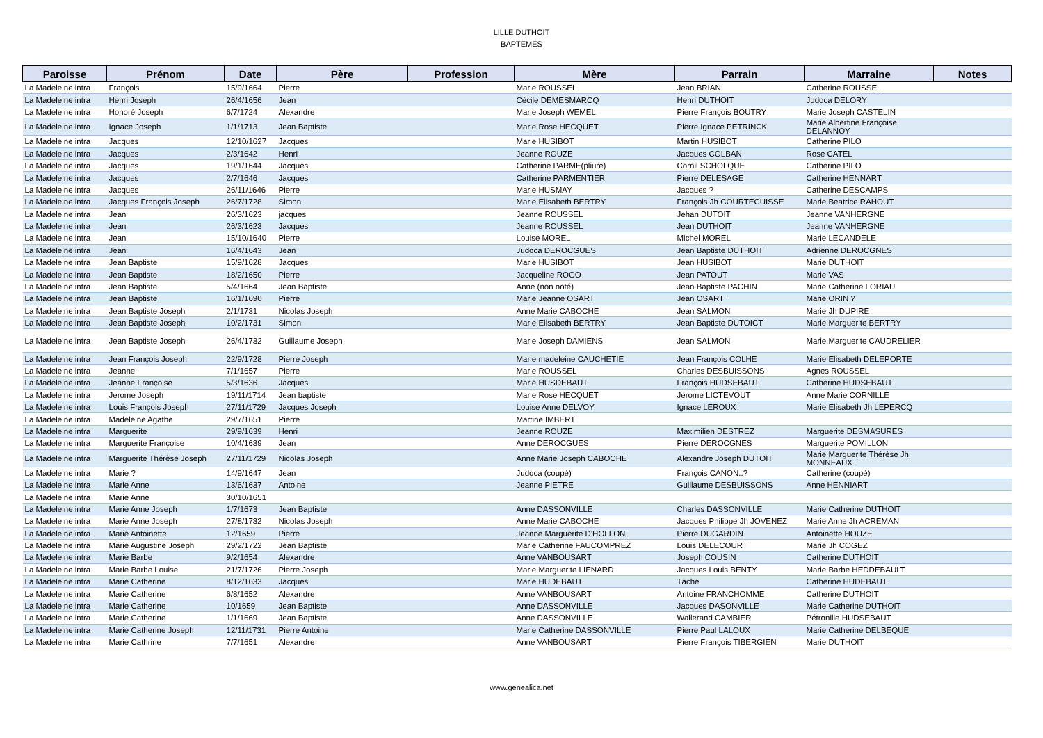LILLE DUTHOIT
BAPTEMES
| Paroisse | Prénom | Date | Père | Profession | Mère | Parrain | Marraine | Notes |
| --- | --- | --- | --- | --- | --- | --- | --- | --- |
| La Madeleine intra | François | 15/9/1664 | Pierre | | Marie ROUSSEL | Jean BRIAN | Catherine ROUSSEL | |
| La Madeleine intra | Henri Joseph | 26/4/1656 | Jean | | Cécile DEMESMARCQ | Henri DUTHOIT | Judoca DELORY | |
| La Madeleine intra | Honoré Joseph | 6/7/1724 | Alexandre | | Marie Joseph WEMEL | Pierre François BOUTRY | Marie Joseph CASTELIN | |
| La Madeleine intra | Ignace Joseph | 1/1/1713 | Jean Baptiste | | Marie Rose HECQUET | Pierre Ignace PETRINCK | Marie Albertine Françoise DELANNOY | |
| La Madeleine intra | Jacques | 12/10/1627 | Jacques | | Marie HUSIBOT | Martin HUSIBOT | Catherine PILO | |
| La Madeleine intra | Jacques | 2/3/1642 | Henri | | Jeanne ROUZE | Jacques COLBAN | Rose CATEL | |
| La Madeleine intra | Jacques | 19/1/1644 | Jacques | | Catherine PARME(pliure) | Cornil SCHOLQUE | Catherine PILO | |
| La Madeleine intra | Jacques | 2/7/1646 | Jacques | | Catherine PARMENTIER | Pierre DELESAGE | Catherine HENNART | |
| La Madeleine intra | Jacques | 26/11/1646 | Pierre | | Marie HUSMAY | Jacques ? | Catherine DESCAMPS | |
| La Madeleine intra | Jacques François Joseph | 26/7/1728 | Simon | | Marie Elisabeth BERTRY | François Jh COURTECUISSE | Marie Beatrice RAHOUT | |
| La Madeleine intra | Jean | 26/3/1623 | jacques | | Jeanne ROUSSEL | Jehan DUTOIT | Jeanne VANHERGNE | |
| La Madeleine intra | Jean | 26/3/1623 | Jacques | | Jeanne ROUSSEL | Jean DUTHOIT | Jeanne VANHERGNE | |
| La Madeleine intra | Jean | 15/10/1640 | Pierre | | Louise MOREL | Michel MOREL | Marie LECANDELE | |
| La Madeleine intra | Jean | 16/4/1643 | Jean | | Judoca DEROCGUES | Jean Baptiste DUTHOIT | Adrienne DEROCGNES | |
| La Madeleine intra | Jean Baptiste | 15/9/1628 | Jacques | | Marie HUSIBOT | Jean HUSIBOT | Marie DUTHOIT | |
| La Madeleine intra | Jean Baptiste | 18/2/1650 | Pierre | | Jacqueline ROGO | Jean PATOUT | Marie VAS | |
| La Madeleine intra | Jean Baptiste | 5/4/1664 | Jean Baptiste | | Anne (non noté) | Jean Baptiste PACHIN | Marie Catherine LORIAU | |
| La Madeleine intra | Jean Baptiste | 16/1/1690 | Pierre | | Marie Jeanne OSART | Jean OSART | Marie ORIN ? | |
| La Madeleine intra | Jean Baptiste Joseph | 2/1/1731 | Nicolas Joseph | | Anne Marie CABOCHE | Jean SALMON | Marie Jh DUPIRE | |
| La Madeleine intra | Jean Baptiste Joseph | 10/2/1731 | Simon | | Marie Elisabeth BERTRY | Jean Baptiste DUTOICT | Marie Marguerite BERTRY | |
| La Madeleine intra | Jean Baptiste Joseph | 26/4/1732 | Guillaume Joseph | | Marie Joseph DAMIENS | Jean SALMON | Marie Marguerite CAUDRELIER | |
| La Madeleine intra | Jean François Joseph | 22/9/1728 | Pierre Joseph | | Marie madeleine CAUCHETIE | Jean François COLHE | Marie Elisabeth DELEPORTE | |
| La Madeleine intra | Jeanne | 7/1/1657 | Pierre | | Marie ROUSSEL | Charles DESBUISSONS | Agnes ROUSSEL | |
| La Madeleine intra | Jeanne Françoise | 5/3/1636 | Jacques | | Marie HUSDEBAUT | François HUDSEBAUT | Catherine HUDSEBAUT | |
| La Madeleine intra | Jerome Joseph | 19/11/1714 | Jean baptiste | | Marie Rose HECQUET | Jerome LICTEVOUT | Anne Marie CORNILLE | |
| La Madeleine intra | Louis François Joseph | 27/11/1729 | Jacques Joseph | | Louise Anne DELVOY | Ignace LEROUX | Marie Elisabeth Jh LEPERCQ | |
| La Madeleine intra | Madeleine Agathe | 29/7/1651 | Pierre | | Martine IMBERT | | | |
| La Madeleine intra | Marguerite | 29/9/1639 | Henri | | Jeanne ROUZE | Maximilien DESTREZ | Marguerite DESMASURES | |
| La Madeleine intra | Marguerite Françoise | 10/4/1639 | Jean | | Anne DEROCGUES | Pierre DEROCGNES | Marguerite POMILLON | |
| La Madeleine intra | Marguerite Thérèse Joseph | 27/11/1729 | Nicolas Joseph | | Anne Marie Joseph CABOCHE | Alexandre Joseph DUTOIT | Marie Marguerite Thérèse Jh MONNEAUX | |
| La Madeleine intra | Marie ? | 14/9/1647 | Jean | | Judoca (coupé) | François CANON..? | Catherine (coupé) | |
| La Madeleine intra | Marie Anne | 13/6/1637 | Antoine | | Jeanne PIETRE | Guillaume DESBUISSONS | Anne HENNIART | |
| La Madeleine intra | Marie Anne | 30/10/1651 | | | | | | |
| La Madeleine intra | Marie Anne Joseph | 1/7/1673 | Jean Baptiste | | Anne DASSONVILLE | Charles DASSONVILLE | Marie Catherine DUTHOIT | |
| La Madeleine intra | Marie Anne Joseph | 27/8/1732 | Nicolas Joseph | | Anne Marie CABOCHE | Jacques Philippe Jh JOVENEZ | Marie Anne Jh ACREMAN | |
| La Madeleine intra | Marie Antoinette | 12/1659 | Pierre | | Jeanne Marguerite D'HOLLON | Pierre DUGARDIN | Antoinette HOUZE | |
| La Madeleine intra | Marie Augustine Joseph | 29/2/1722 | Jean Baptiste | | Marie Catherine FAUCOMPREZ | Louis DELECOURT | Marie Jh COGEZ | |
| La Madeleine intra | Marie Barbe | 9/2/1654 | Alexandre | | Anne VANBOUSART | Joseph COUSIN | Catherine DUTHOIT | |
| La Madeleine intra | Marie Barbe Louise | 21/7/1726 | Pierre Joseph | | Marie Marguerite LIENARD | Jacques Louis BENTY | Marie Barbe HEDDEBAULT | |
| La Madeleine intra | Marie Catherine | 8/12/1633 | Jacques | | Marie HUDEBAUT | Tâche | Catherine HUDEBAUT | |
| La Madeleine intra | Marie Catherine | 6/8/1652 | Alexandre | | Anne VANBOUSART | Antoine FRANCHOMME | Catherine DUTHOIT | |
| La Madeleine intra | Marie Catherine | 10/1659 | Jean Baptiste | | Anne DASSONVILLE | Jacques DASONVILLE | Marie Catherine DUTHOIT | |
| La Madeleine intra | Marie Catherine | 1/1/1669 | Jean Baptiste | | Anne DASSONVILLE | Wallerand CAMBIER | Pétronille HUDSEBAUT | |
| La Madeleine intra | Marie Catherine Joseph | 12/11/1731 | Pierre Antoine | | Marie Catherine DASSONVILLE | Pierre Paul LALOUX | Marie Catherine DELBEQUE | |
| La Madeleine intra | Marie Cathrine | 7/7/1651 | Alexandre | | Anne VANBOUSART | Pierre François TIBERGIEN | Marie DUTHOIT | |
www.genealica.net